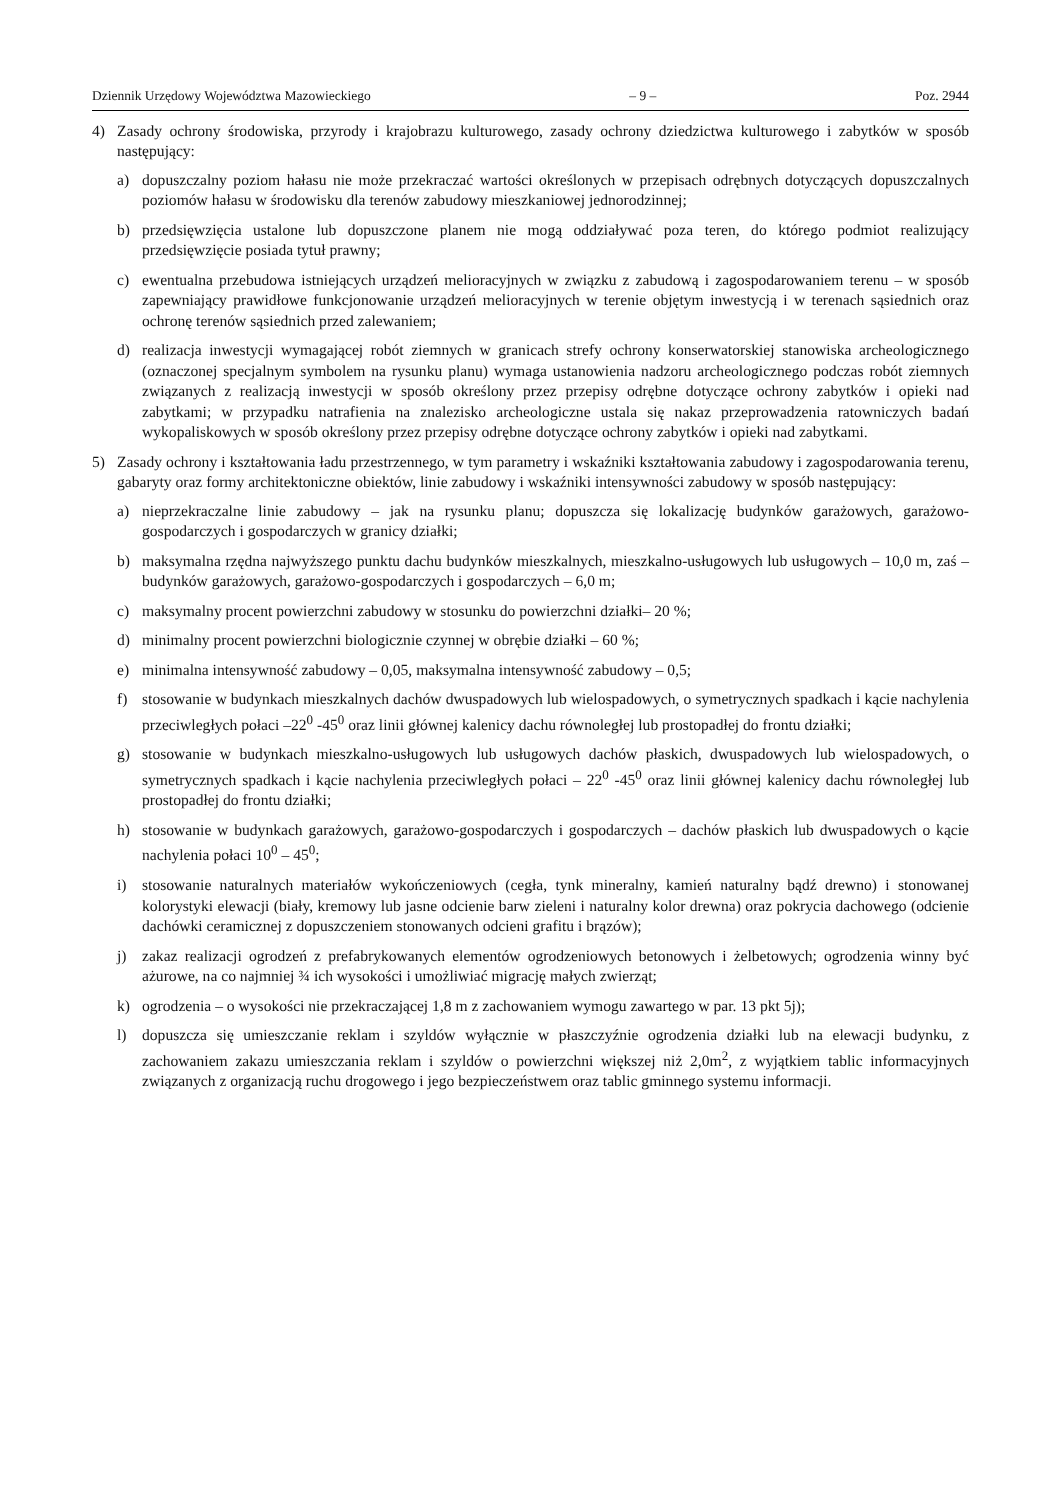Dziennik Urzędowy Województwa Mazowieckiego – 9 – Poz. 2944
4) Zasady ochrony środowiska, przyrody i krajobrazu kulturowego, zasady ochrony dziedzictwa kulturowego i zabytków w sposób następujący:
a) dopuszczalny poziom hałasu nie może przekraczać wartości określonych w przepisach odrębnych dotyczących dopuszczalnych poziomów hałasu w środowisku dla terenów zabudowy mieszkaniowej jednorodzinnej;
b) przedsięwzięcia ustalone lub dopuszczone planem nie mogą oddziaływać poza teren, do którego podmiot realizujący przedsięwzięcie posiada tytuł prawny;
c) ewentualna przebudowa istniejących urządzeń melioracyjnych w związku z zabudową i zagospodarowaniem terenu – w sposób zapewniający prawidłowe funkcjonowanie urządzeń melioracyjnych w terenie objętym inwestycją i w terenach sąsiednich oraz ochronę terenów sąsiednich przed zalewaniem;
d) realizacja inwestycji wymagającej robót ziemnych w granicach strefy ochrony konserwatorskiej stanowiska archeologicznego (oznaczonej specjalnym symbolem na rysunku planu) wymaga ustanowienia nadzoru archeologicznego podczas robót ziemnych związanych z realizacją inwestycji w sposób określony przez przepisy odrębne dotyczące ochrony zabytków i opieki nad zabytkami; w przypadku natrafienia na znalezisko archeologiczne ustala się nakaz przeprowadzenia ratowniczych badań wykopaliskowych w sposób określony przez przepisy odrębne dotyczące ochrony zabytków i opieki nad zabytkami.
5) Zasady ochrony i kształtowania ładu przestrzennego, w tym parametry i wskaźniki kształtowania zabudowy i zagospodarowania terenu, gabaryty oraz formy architektoniczne obiektów, linie zabudowy i wskaźniki intensywności zabudowy w sposób następujący:
a) nieprzekraczalne linie zabudowy – jak na rysunku planu; dopuszcza się lokalizację budynków garażowych, garażowo-gospodarczych i gospodarczych w granicy działki;
b) maksymalna rzędna najwyższego punktu dachu budynków mieszkalnych, mieszkalno-usługowych lub usługowych – 10,0 m, zaś – budynków garażowych, garażowo-gospodarczych i gospodarczych – 6,0 m;
c) maksymalny procent powierzchni zabudowy w stosunku do powierzchni działki– 20 %;
d) minimalny procent powierzchni biologicznie czynnej w obrębie działki – 60 %;
e) minimalna intensywność zabudowy – 0,05, maksymalna intensywność zabudowy – 0,5;
f) stosowanie w budynkach mieszkalnych dachów dwuspadowych lub wielospadowych, o symetrycznych spadkach i kącie nachylenia przeciwległych połaci –22<sup>0</sup> -45<sup>0</sup> oraz linii głównej kalenicy dachu równoległej lub prostopadłej do frontu działki;
g) stosowanie w budynkach mieszkalno-usługowych lub usługowych dachów płaskich, dwuspadowych lub wielospadowych, o symetrycznych spadkach i kącie nachylenia przeciwległych połaci – 22<sup>0</sup> -45<sup>0</sup> oraz linii głównej kalenicy dachu równoległej lub prostopadłej do frontu działki;
h) stosowanie w budynkach garażowych, garażowo-gospodarczych i gospodarczych – dachów płaskich lub dwuspadowych o kącie nachylenia połaci 10<sup>0</sup> – 45<sup>0</sup>;
i) stosowanie naturalnych materiałów wykończeniowych (cegła, tynk mineralny, kamień naturalny bądź drewno) i stonowanej kolorystyki elewacji (biały, kremowy lub jasne odcienie barw zieleni i naturalny kolor drewna) oraz pokrycia dachowego (odcienie dachówki ceramicznej z dopuszczeniem stonowanych odcieni grafitu i brązów);
j) zakaz realizacji ogrodzeń z prefabrykowanych elementów ogrodzeniowych betonowych i żelbetowych; ogrodzenia winny być ażurowe, na co najmniej ¾ ich wysokości i umożliwiać migrację małych zwierząt;
k) ogrodzenia – o wysokości nie przekraczającej 1,8 m z zachowaniem wymogu zawartego w par. 13 pkt 5j);
l) dopuszcza się umieszczanie reklam i szyldów wyłącznie w płaszczyźnie ogrodzenia działki lub na elewacji budynku, z zachowaniem zakazu umieszczania reklam i szyldów o powierzchni większej niż 2,0m<sup>2</sup>, z wyjątkiem tablic informacyjnych związanych z organizacją ruchu drogowego i jego bezpieczeństwem oraz tablic gminnego systemu informacji.